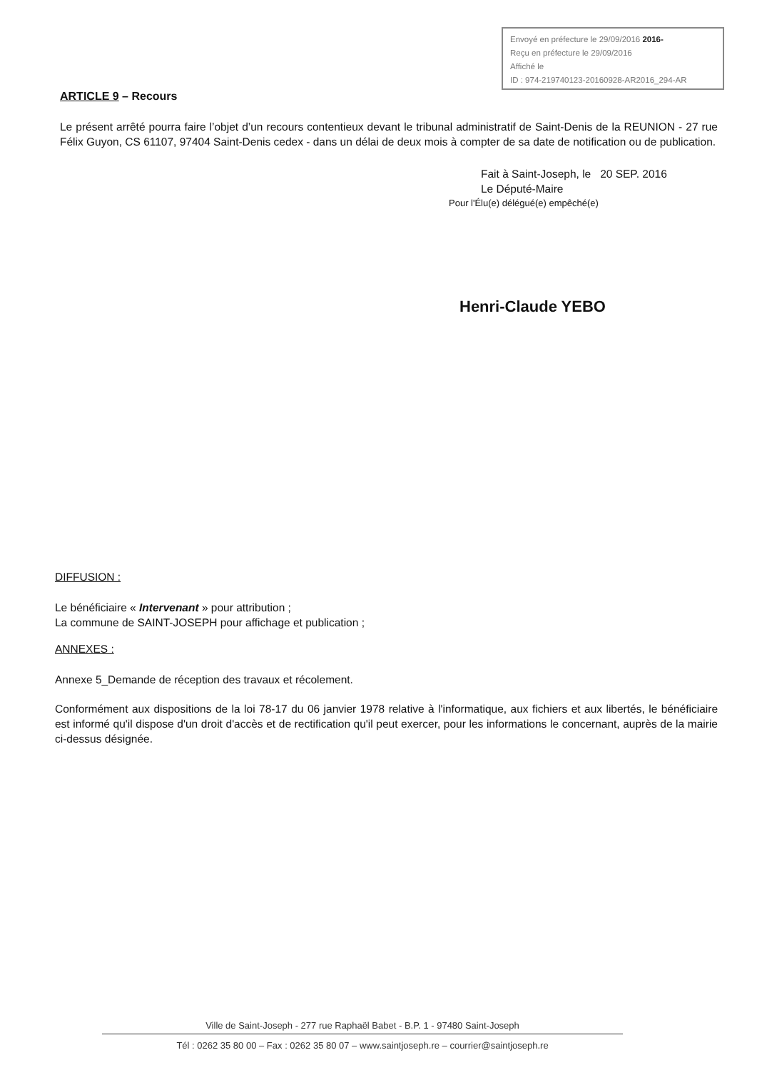Envoyé en préfecture le 29/09/2016 2016-
Reçu en préfecture le 29/09/2016
Affiché le
ID : 974-219740123-20160928-AR2016_294-AR
ARTICLE 9 – Recours
Le présent arrêté pourra faire l’objet d’un recours contentieux devant le tribunal administratif de Saint-Denis de la REUNION - 27 rue Félix Guyon, CS 61107, 97404 Saint-Denis cedex - dans un délai de deux mois à compter de sa date de notification ou de publication.
Fait à Saint-Joseph, le 20 SEP. 2016
Le Député-Maire
Pour l'Élu(e) délégué(e) empêché(e)
Henri-Claude YEBO
DIFFUSION :
Le bénéficiaire « Intervenant » pour attribution ;
La commune de SAINT-JOSEPH pour affichage et publication ;
ANNEXES :
Annexe 5_Demande de réception des travaux et récolement.
Conformément aux dispositions de la loi 78-17 du 06 janvier 1978 relative à l'informatique, aux fichiers et aux libertés, le bénéficiaire est informé qu'il dispose d'un droit d'accès et de rectification qu'il peut exercer, pour les informations le concernant, auprès de la mairie ci-dessus désignée.
Ville de Saint-Joseph - 277 rue Raphaël Babet - B.P. 1 - 97480 Saint-Joseph
Tél : 0262 35 80 00 – Fax : 0262 35 80 07 – www.saintjoseph.re – courrier@saintjoseph.re